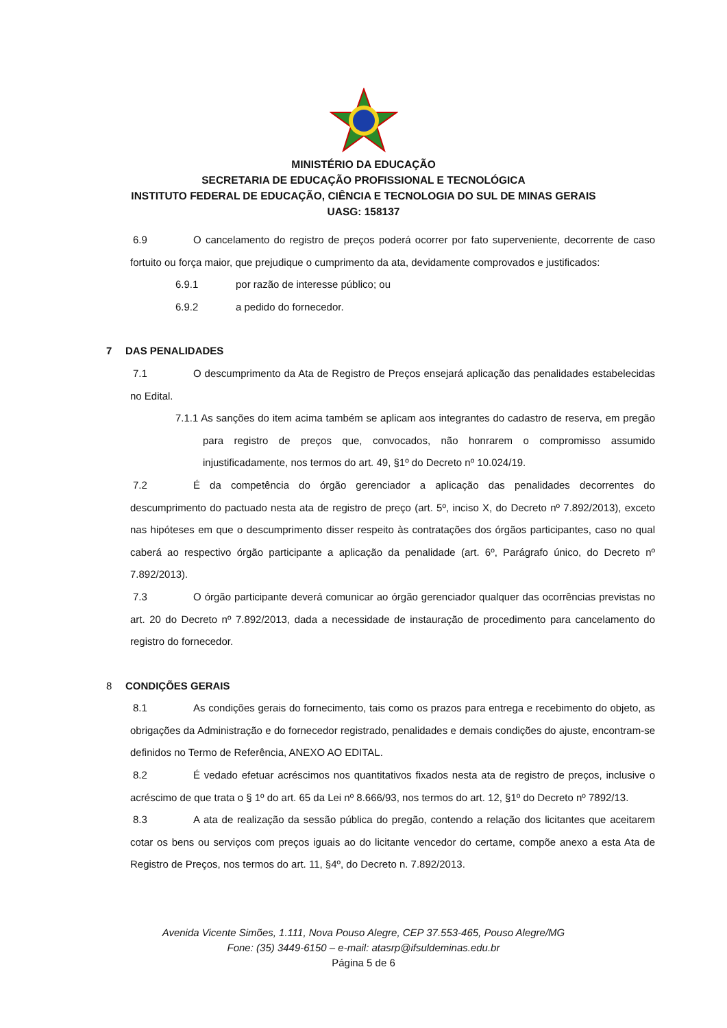MINISTÉRIO DA EDUCAÇÃO
SECRETARIA DE EDUCAÇÃO PROFISSIONAL E TECNOLÓGICA
INSTITUTO FEDERAL DE EDUCAÇÃO, CIÊNCIA E TECNOLOGIA DO SUL DE MINAS GERAIS
UASG: 158137
6.9 O cancelamento do registro de preços poderá ocorrer por fato superveniente, decorrente de caso fortuito ou força maior, que prejudique o cumprimento da ata, devidamente comprovados e justificados:
6.9.1 por razão de interesse público; ou
6.9.2 a pedido do fornecedor.
7 DAS PENALIDADES
7.1 O descumprimento da Ata de Registro de Preços ensejará aplicação das penalidades estabelecidas no Edital.
7.1.1 As sanções do item acima também se aplicam aos integrantes do cadastro de reserva, em pregão para registro de preços que, convocados, não honrarem o compromisso assumido injustificadamente, nos termos do art. 49, §1º do Decreto nº 10.024/19.
7.2 É da competência do órgão gerenciador a aplicação das penalidades decorrentes do descumprimento do pactuado nesta ata de registro de preço (art. 5º, inciso X, do Decreto nº 7.892/2013), exceto nas hipóteses em que o descumprimento disser respeito às contratações dos órgãos participantes, caso no qual caberá ao respectivo órgão participante a aplicação da penalidade (art. 6º, Parágrafo único, do Decreto nº 7.892/2013).
7.3 O órgão participante deverá comunicar ao órgão gerenciador qualquer das ocorrências previstas no art. 20 do Decreto nº 7.892/2013, dada a necessidade de instauração de procedimento para cancelamento do registro do fornecedor.
8 CONDIÇÕES GERAIS
8.1 As condições gerais do fornecimento, tais como os prazos para entrega e recebimento do objeto, as obrigações da Administração e do fornecedor registrado, penalidades e demais condições do ajuste, encontram-se definidos no Termo de Referência, ANEXO AO EDITAL.
8.2 É vedado efetuar acréscimos nos quantitativos fixados nesta ata de registro de preços, inclusive o acréscimo de que trata o § 1º do art. 65 da Lei nº 8.666/93, nos termos do art. 12, §1º do Decreto nº 7892/13.
8.3 A ata de realização da sessão pública do pregão, contendo a relação dos licitantes que aceitarem cotar os bens ou serviços com preços iguais ao do licitante vencedor do certame, compõe anexo a esta Ata de Registro de Preços, nos termos do art. 11, §4º, do Decreto n. 7.892/2013.
Avenida Vicente Simões, 1.111, Nova Pouso Alegre, CEP 37.553-465, Pouso Alegre/MG
Fone: (35) 3449-6150 – e-mail: atasrp@ifsuldeminas.edu.br
Página 5 de 6